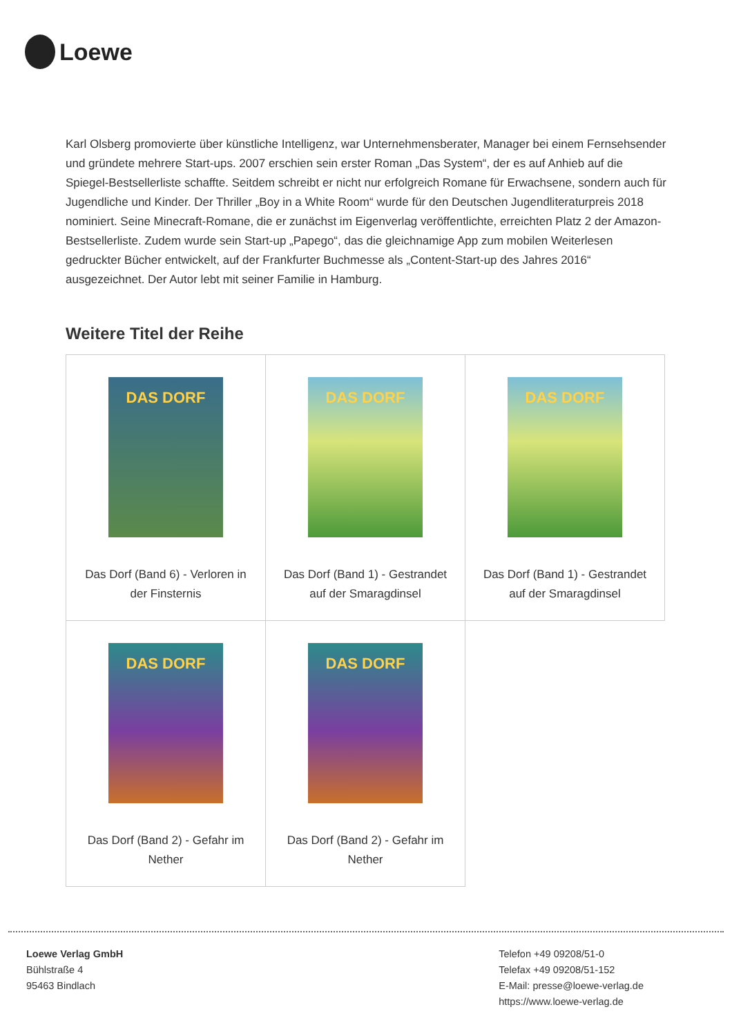Loewe
Karl Olsberg promovierte über künstliche Intelligenz, war Unternehmensberater, Manager bei einem Fernsehsender und gründete mehrere Start-ups. 2007 erschien sein erster Roman „Das System“, der es auf Anhieb auf die Spiegel-Bestsellerliste schaffte. Seitdem schreibt er nicht nur erfolgreich Romane für Erwachsene, sondern auch für Jugendliche und Kinder. Der Thriller „Boy in a White Room“ wurde für den Deutschen Jugendliteraturpreis 2018 nominiert. Seine Minecraft-Romane, die er zunächst im Eigenverlag veröffentlichte, erreichten Platz 2 der Amazon-Bestsellerliste. Zudem wurde sein Start-up „Papego“, das die gleichnamige App zum mobilen Weiterlesen gedruckter Bücher entwickelt, auf der Frankfurter Buchmesse als „Content-Start-up des Jahres 2016“ ausgezeichnet. Der Autor lebt mit seiner Familie in Hamburg.
Weitere Titel der Reihe
| DAS DORF Das Dorf (Band 6) - Verloren in der Finsternis | DAS DORF Das Dorf (Band 1) - Gestrandet auf der Smaragdinsel | DAS DORF Das Dorf (Band 1) - Gestrandet auf der Smaragdinsel |
| DAS DORF Das Dorf (Band 2) - Gefahr im Nether | DAS DORF Das Dorf (Band 2) - Gefahr im Nether | |
Loewe Verlag GmbH
Bühlstraße 4
95463 Bindlach
Telefon +49 09208/51-0
Telefax +49 09208/51-152
E-Mail: presse@loewe-verlag.de
https://www.loewe-verlag.de